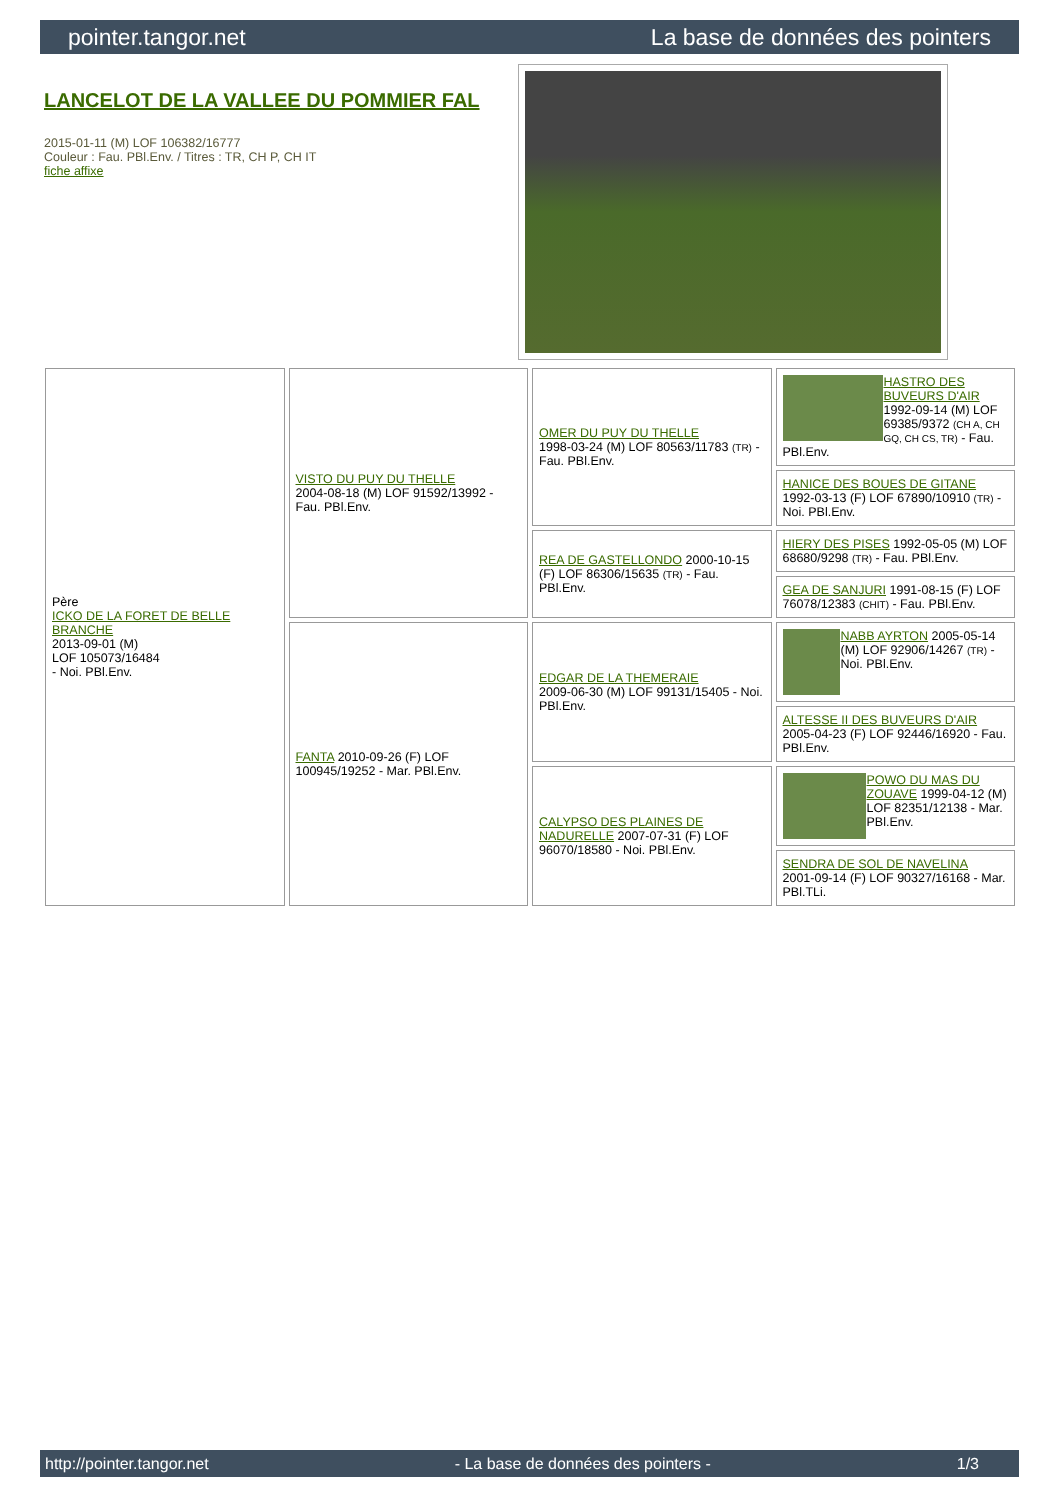pointer.tangor.net La base de données des pointers
LANCELOT DE LA VALLEE DU POMMIER FAL
2015-01-11 (M) LOF 106382/16777
Couleur : Fau. PBl.Env. / Titres : TR, CH P, CH IT
fiche affixe
| Père ICKO DE LA FORET DE BELLE BRANCHE 2013-09-01 (M) LOF 105073/16484 - Noi. PBl.Env. | VISTO DU PUY DU THELLE 2004-08-18 (M) LOF 91592/13992 - Fau. PBl.Env. | OMER DU PUY DU THELLE 1998-03-24 (M) LOF 80563/11783 (TR) - Fau. PBl.Env. | HASTRO DES BUVEURS D'AIR 1992-09-14 (M) LOF 69385/9372 (CH A, CH GQ, CH CS, TR) - Fau. PBl.Env. |
| | | | HANICE DES BOUES DE GITANE 1992-03-13 (F) LOF 67890/10910 (TR) - Noi. PBl.Env. |
| | | REA DE GASTELLONDO 2000-10-15 (F) LOF 86306/15635 (TR) - Fau. PBl.Env. | HIERY DES PISES 1992-05-05 (M) LOF 68680/9298 (TR) - Fau. PBl.Env. |
| | | | GEA DE SANJURI 1991-08-15 (F) LOF 76078/12383 (CHIT) - Fau. PBl.Env. |
| | FANTA 2010-09-26 (F) LOF 100945/19252 - Mar. PBl.Env. | EDGAR DE LA THEMERAIE 2009-06-30 (M) LOF 99131/15405 - Noi. PBl.Env. | NABB AYRTON 2005-05-14 (M) LOF 92906/14267 (TR) - Noi. PBl.Env. |
| | | | ALTESSE II DES BUVEURS D'AIR 2005-04-23 (F) LOF 92446/16920 - Fau. PBl.Env. |
| | | CALYPSO DES PLAINES DE NADURELLE 2007-07-31 (F) LOF 96070/18580 - Noi. PBl.Env. | POWO DU MAS DU ZOUAVE 1999-04-12 (M) LOF 82351/12138 - Mar. PBl.Env. |
| | | | SENDRA DE SOL DE NAVELINA 2001-09-14 (F) LOF 90327/16168 - Mar. PBl.TLi. |
http://pointer.tangor.net - La base de données des pointers - 1/3